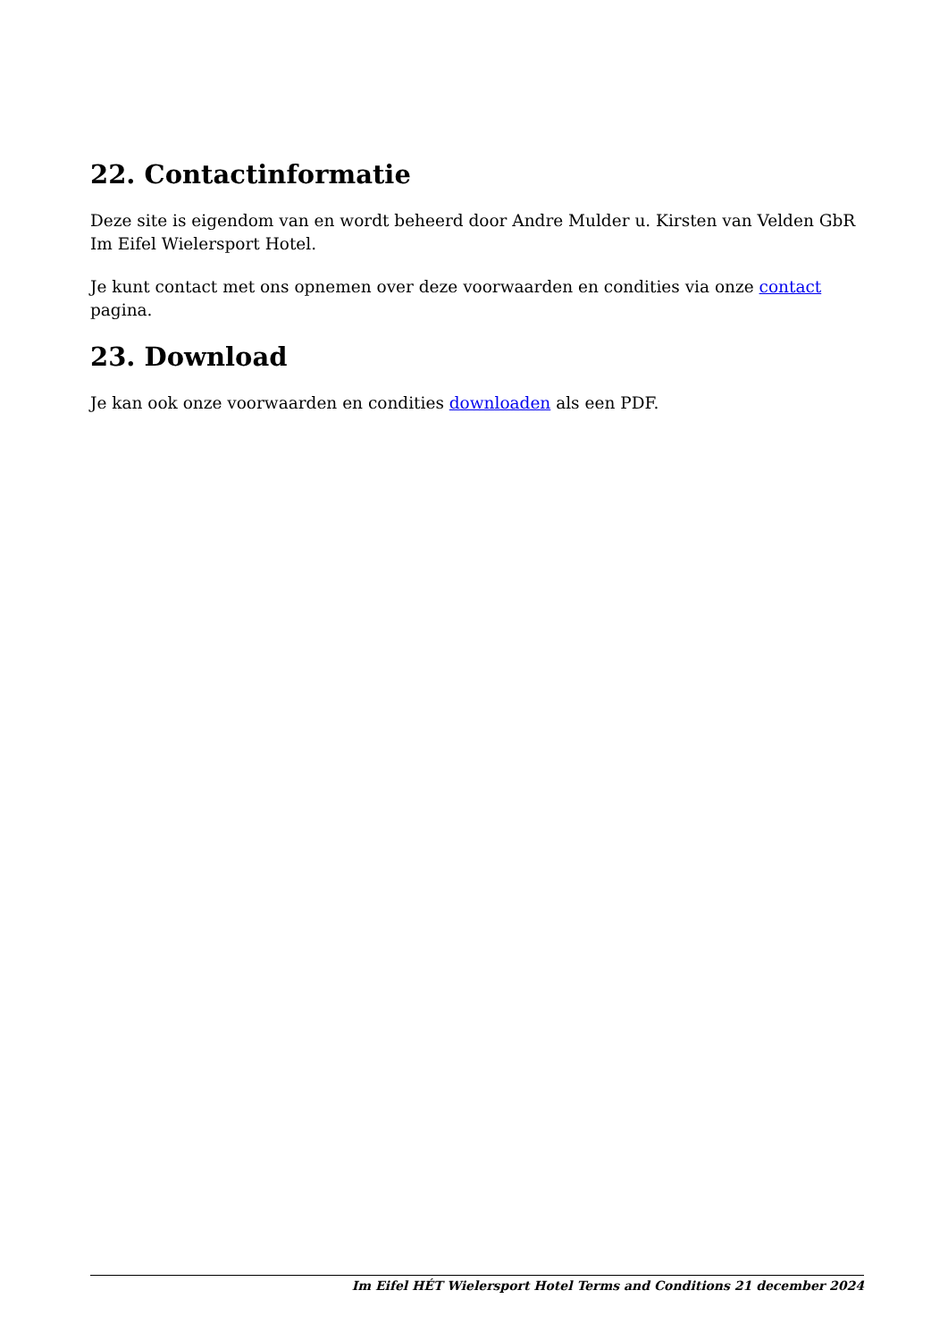22. Contactinformatie
Deze site is eigendom van en wordt beheerd door Andre Mulder u. Kirsten van Velden GbR Im Eifel Wielersport Hotel.
Je kunt contact met ons opnemen over deze voorwaarden en condities via onze contact pagina.
23. Download
Je kan ook onze voorwaarden en condities downloaden als een PDF.
Im Eifel HÉT Wielersport Hotel Terms and Conditions 21 december 2024